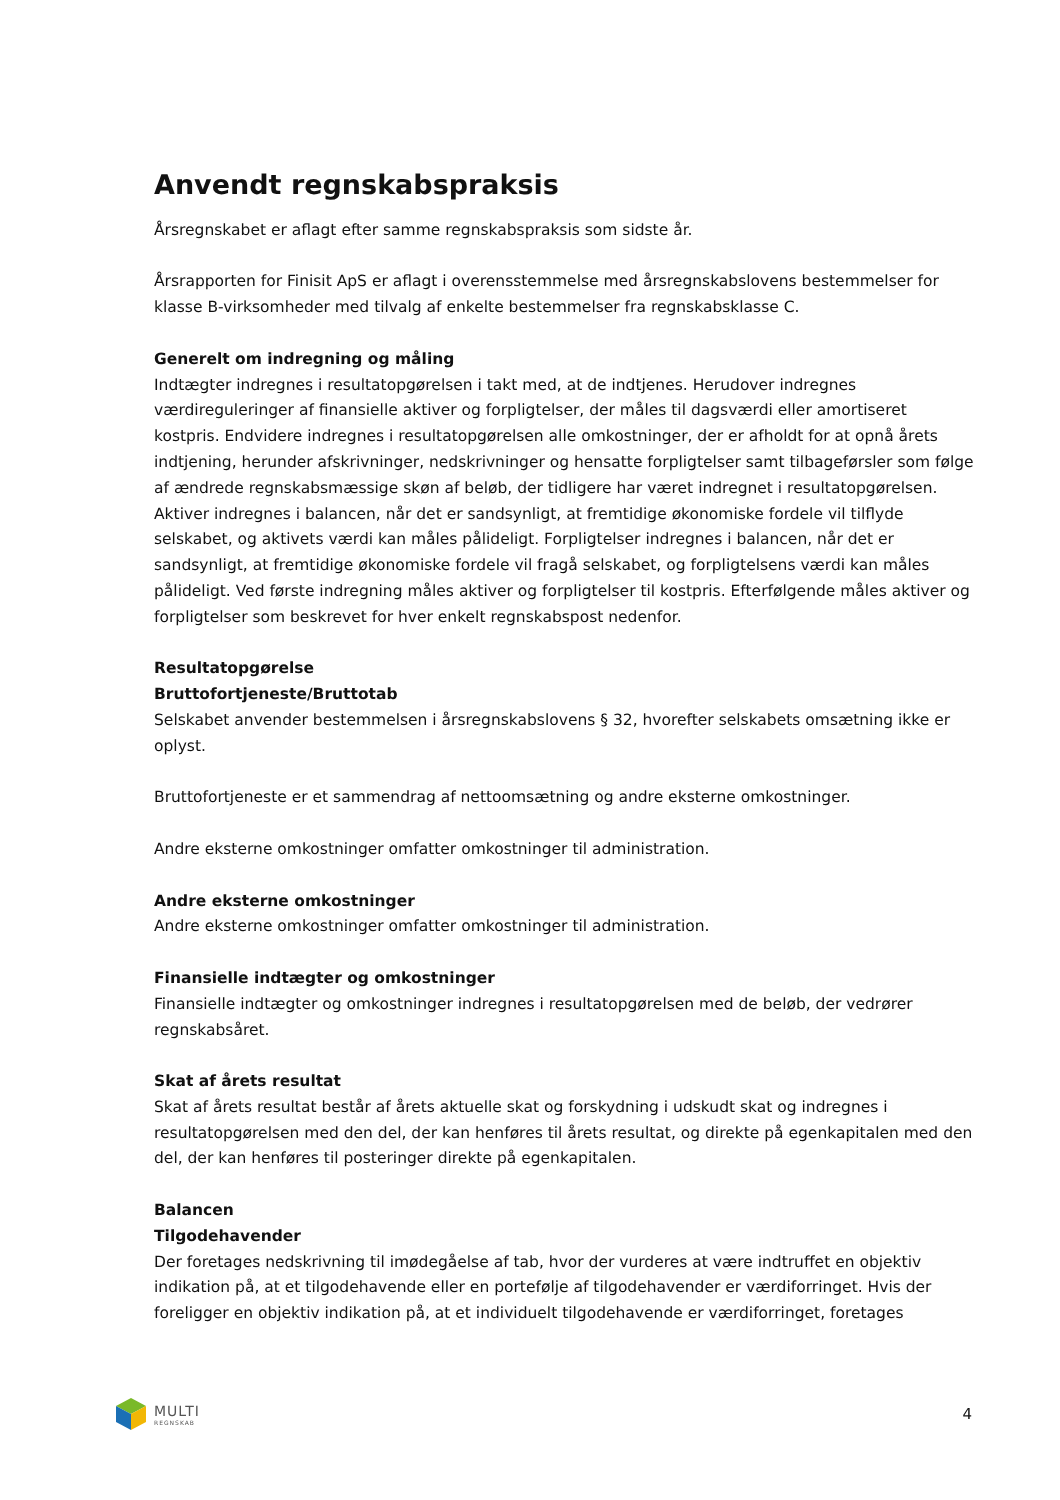Anvendt regnskabspraksis
Årsregnskabet er aflagt efter samme regnskabspraksis som sidste år.
Årsrapporten for Finisit ApS er aflagt i overensstemmelse med årsregnskabslovens bestemmelser for klasse B-virksomheder med tilvalg af enkelte bestemmelser fra regnskabsklasse C.
Generelt om indregning og måling
Indtægter indregnes i resultatopgørelsen i takt med, at de indtjenes. Herudover indregnes værdireguleringer af finansielle aktiver og forpligtelser, der måles til dagsværdi eller amortiseret kostpris. Endvidere indregnes i resultatopgørelsen alle omkostninger, der er afholdt for at opnå årets indtjening, herunder afskrivninger, nedskrivninger og hensatte forpligtelser samt tilbageførsler som følge af ændrede regnskabsmæssige skøn af beløb, der tidligere har været indregnet i resultatopgørelsen. Aktiver indregnes i balancen, når det er sandsynligt, at fremtidige økonomiske fordele vil tilflyde selskabet, og aktivets værdi kan måles pålideligt. Forpligtelser indregnes i balancen, når det er sandsynligt, at fremtidige økonomiske fordele vil fragå selskabet, og forpligtelsens værdi kan måles pålideligt. Ved første indregning måles aktiver og forpligtelser til kostpris. Efterfølgende måles aktiver og forpligtelser som beskrevet for hver enkelt regnskabspost nedenfor.
Resultatopgørelse
Bruttofortjeneste/Bruttotab
Selskabet anvender bestemmelsen i årsregnskabslovens § 32, hvorefter selskabets omsætning ikke er oplyst.
Bruttofortjeneste er et sammendrag af nettoomsætning og andre eksterne omkostninger.
Andre eksterne omkostninger omfatter omkostninger til administration.
Andre eksterne omkostninger
Andre eksterne omkostninger omfatter omkostninger til administration.
Finansielle indtægter og omkostninger
Finansielle indtægter og omkostninger indregnes i resultatopgørelsen med de beløb, der vedrører regnskabsåret.
Skat af årets resultat
Skat af årets resultat består af årets aktuelle skat og forskydning i udskudt skat og indregnes i resultatopgørelsen med den del, der kan henføres til årets resultat, og direkte på egenkapitalen med den del, der kan henføres til posteringer direkte på egenkapitalen.
Balancen
Tilgodehavender
Der foretages nedskrivning til imødegåelse af tab, hvor der vurderes at være indtruffet en objektiv indikation på, at et tilgodehavende eller en portefølje af tilgodehavender er værdiforringet. Hvis der foreligger en objektiv indikation på, at et individuelt tilgodehavende er værdiforringet, foretages
MULTI
REGNSKAB
4